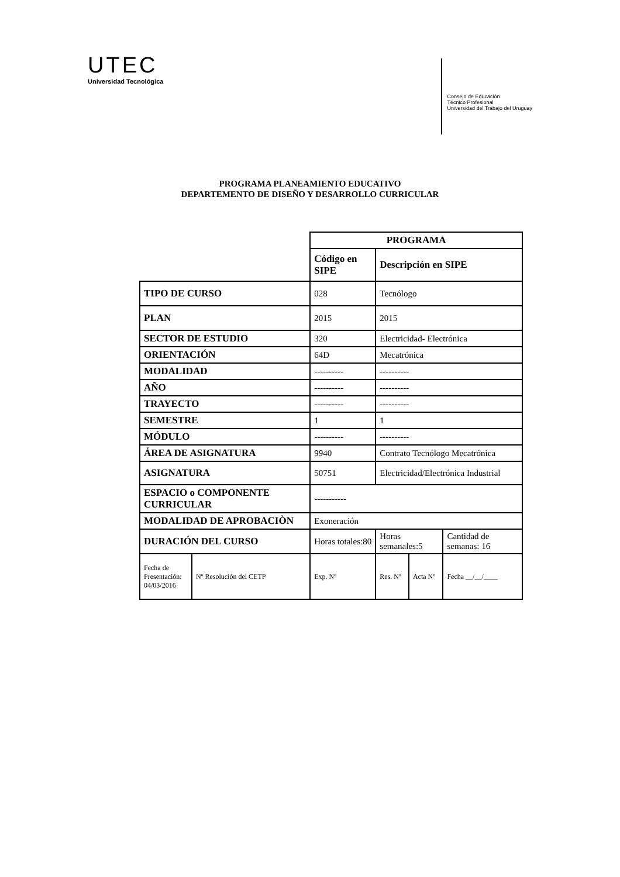UTEC
Universidad Tecnológica
Consejo de Educación
Técnico Profesional
Universidad del Trabajo del Uruguay
PROGRAMA PLANEAMIENTO EDUCATIVO
DEPARTEMENTO DE DISEÑO Y DESARROLLO CURRICULAR
| | | PROGRAMA | | | |
| | | Código en SIPE | Descripción en SIPE | | |
| TIPO DE CURSO | | 028 | Tecnólogo | | |
| PLAN | | 2015 | 2015 | | |
| SECTOR DE ESTUDIO | | 320 | Electricidad- Electrónica | | |
| ORIENTACIÓN | | 64D | Mecatrónica | | |
| MODALIDAD | | ---------- | ---------- | | |
| AÑO | | ---------- | ---------- | | |
| TRAYECTO | | ---------- | ---------- | | |
| SEMESTRE | | 1 | 1 | | |
| MÓDULO | | ---------- | ---------- | | |
| ÁREA DE ASIGNATURA | | 9940 | Contrato Tecnólogo Mecatrónica | | |
| ASIGNATURA | | 50751 | Electricidad/Electrónica Industrial | | |
| ESPACIO o COMPONENTE CURRICULAR | | ----------- | | | |
| MODALIDAD DE APROBACIÒN | | Exoneración | | | |
| DURACIÓN DEL CURSO | | Horas totales:80 | Horas semanales:5 | | Cantidad de semanas: 16 |
| Fecha de Presentación: 04/03/2016 | Nº Resolución del CETP | Exp. Nº | Res. Nº | Acta Nº | Fecha __/__/____ |